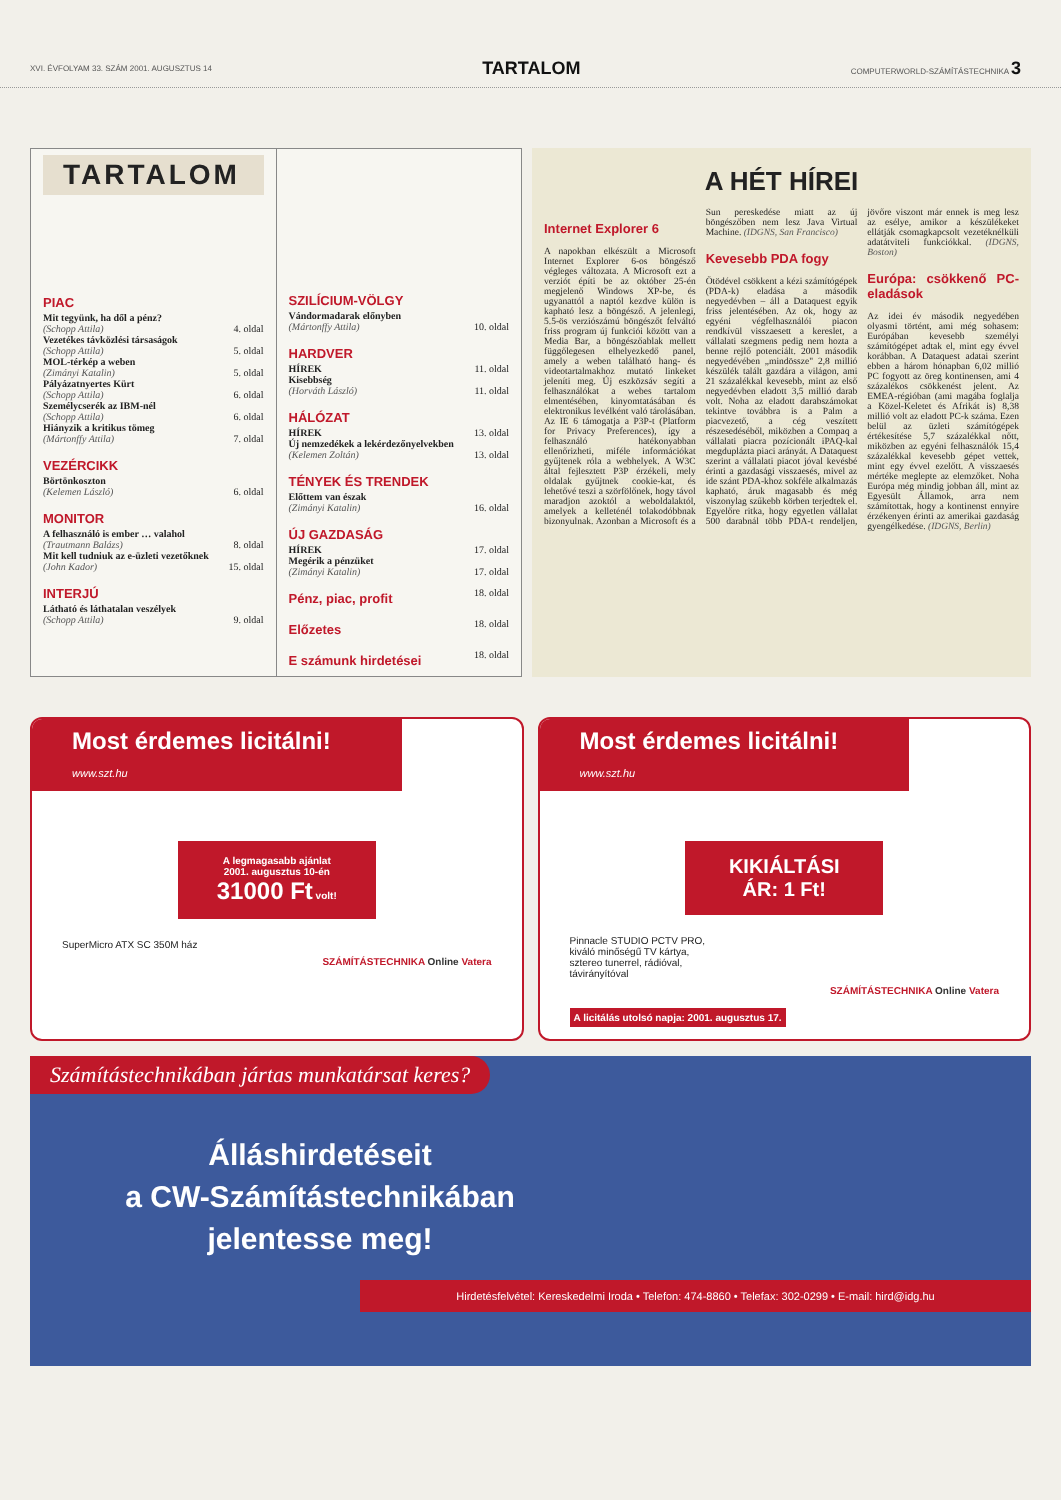XVI. ÉVFOLYAM 33. SZÁM 2001. AUGUSZTUS 14 TARTALOM COMPUTERWORLD-SZÁMÍTÁSTECHNIKA 3
TARTALOM
PIAC
| Mit tegyünk, ha dől a pénz? | |
| (Schopp Attila) | 4. oldal |
| Vezetékes távközlési társaságok | |
| (Schopp Attila) | 5. oldal |
| MOL-térkép a weben | |
| (Zimányi Katalin) | 5. oldal |
| Pályázatnyertes Kürt | |
| (Schopp Attila) | 6. oldal |
| Személycserék az IBM-nél | |
| (Schopp Attila) | 6. oldal |
| Hiányzik a kritikus tömeg | |
| (Mártonffy Attila) | 7. oldal |
VEZÉRCIKK
| Börtönkoszton | |
| (Kelemen László) | 6. oldal |
MONITOR
| A felhasználó is ember … valahol | |
| (Trautmann Balázs) | 8. oldal |
| Mit kell tudniuk az e-üzleti vezetőknek | |
| (John Kador) | 15. oldal |
INTERJÚ
| Látható és láthatalan veszélyek | |
| (Schopp Attila) | 9. oldal |
SZILÍCIUM-VÖLGY
| Vándormadarak előnyben | |
| (Mártonffy Attila) | 10. oldal |
HARDVER
| HÍREK | 11. oldal |
| Kisebbség | |
| (Horváth László) | 11. oldal |
HÁLÓZAT
| HÍREK | 13. oldal |
| Új nemzedékek a lekérdezőnyelvekben | |
| (Kelemen Zoltán) | 13. oldal |
TÉNYEK ÉS TRENDEK
| Előttem van észak | |
| (Zimányi Katalin) | 16. oldal |
ÚJ GAZDASÁG
| HÍREK | 17. oldal |
| Megérik a pénzüket | |
| (Zimányi Katalin) | 17. oldal |
| Pénz, piac, profit | 18. oldal |
| Előzetes | 18. oldal |
| E számunk hirdetései | 18. oldal |
A HÉT HÍREI
Internet Explorer 6
A napokban elkészült a Microsoft Internet Explorer 6-os böngésző végleges változata. A Microsoft ezt a verziót építi be az október 25-én megjelenő Windows XP-be, és ugyanattól a naptól kezdve külön is kapható lesz a böngésző. A jelenlegi, 5.5-ös verziószámú böngészőt felváltó friss program új funkciói között van a Media Bar, a böngészőablak mellett függőlegesen elhelyezkedő panel, amely a weben található hang- és videotartalmakhoz mutató linkeket jeleníti meg. Új eszközsáv segíti a felhasználókat a webes tartalom elmentésében, kinyomtatásában és elektronikus levélként való tárolásában. Az IE 6 támogatja a P3P-t (Platform for Privacy Preferences), így a felhasználó hatékonyabban ellenőrizheti, miféle információkat gyűjtenek róla a webhelyek. A W3C által fejlesztett P3P érzékeli, mely oldalak gyűjtnek cookie-kat, és lehetővé teszi a szörfölőnek, hogy távol maradjon azoktól a weboldalaktól, amelyek a kelleténél tolakodóbbnak bizonyulnak. Azonban a Microsoft és a Sun pereskedése miatt az új böngészőben nem lesz Java Virtual Machine. (IDGNS, San Francisco)
Kevesebb PDA fogy
Ötödével csökkent a kézi számítógépek (PDA-k) eladása a második negyedévben – áll a Dataquest egyik friss jelentésében. Az ok, hogy az egyéni végfelhasználói piacon rendkívül visszaesett a kereslet, a vállalati szegmens pedig nem hozta a benne rejlő potenciált. 2001 második negyedévében „mindössze" 2,8 millió készülék talált gazdára a világon, ami 21 százalékkal kevesebb, mint az első negyedévben eladott 3,5 millió darab volt. Noha az eladott darabszámokat tekintve továbbra is a Palm a piacvezető, a cég veszített részesedéséből, miközben a Compaq a vállalati piacra pozícionált iPAQ-kal megduplázta piaci arányát. A Dataquest szerint a vállalati piacot jóval kevésbé érinti a gazdasági visszaesés, mivel az ide szánt PDA-khoz sokféle alkalmazás kapható, áruk magasabb és még viszonylag szűkebb körben terjedtek el. Egyelőre ritka, hogy egyetlen vállalat 500 darabnál több PDA-t rendeljen, jövőre viszont már ennek is meg lesz az esélye, amikor a készülékeket ellátják csomagkapcsolt vezetéknélküli adatátviteli funkciókkal. (IDGNS, Boston)
Európa: csökkenő PC-eladások
Az idei év második negyedében olyasmi történt, ami még sohasem: Európában kevesebb személyi számítógépet adtak el, mint egy évvel korábban. A Dataquest adatai szerint ebben a három hónapban 6,02 millió PC fogyott az öreg kontinensen, ami 4 százalékos csökkenést jelent. Az EMEA-régióban (ami magába foglalja a Közel-Keletet és Afrikát is) 8,38 millió volt az eladott PC-k száma. Ezen belül az üzleti számítógépek értékesítése 5,7 százalékkal nőtt, miközben az egyéni felhasználók 15,4 százalékkal kevesebb gépet vettek, mint egy évvel ezelőtt. A visszaesés mértéke meglepte az elemzőket. Noha Európa még mindig jobban áll, mint az Egyesült Államok, arra nem számítottak, hogy a kontinenst ennyire érzékenyen érinti az amerikai gazdaság gyengélkedése. (IDGNS, Berlin)
Most érdemes licitálni!
www.szt.hu
A legmagasabb ajánlat
2001. augusztus 10-én
31000 Ft volt!
SuperMicro ATX SC 350M ház
SZÁMÍTÁSTECHNIKA Online Vatera
Most érdemes licitálni!
www.szt.hu
KIKIÁLTÁSI
ÁR: 1 Ft!
Pinnacle STUDIO PCTV PRO,
kiváló minőségű TV kártya,
sztereo tunerrel, rádióval,
távirányítóval
SZÁMÍTÁSTECHNIKA Online Vatera
A licitálás utolsó napja: 2001. augusztus 17.
Számítástechnikában jártas munkatársat keres?
Álláshirdetéseit
a CW-Számítástechnikában
jelentesse meg!
Hirdetésfelvétel: Kereskedelmi Iroda • Telefon: 474-8860 • Telefax: 302-0299 • E-mail: hird@idg.hu